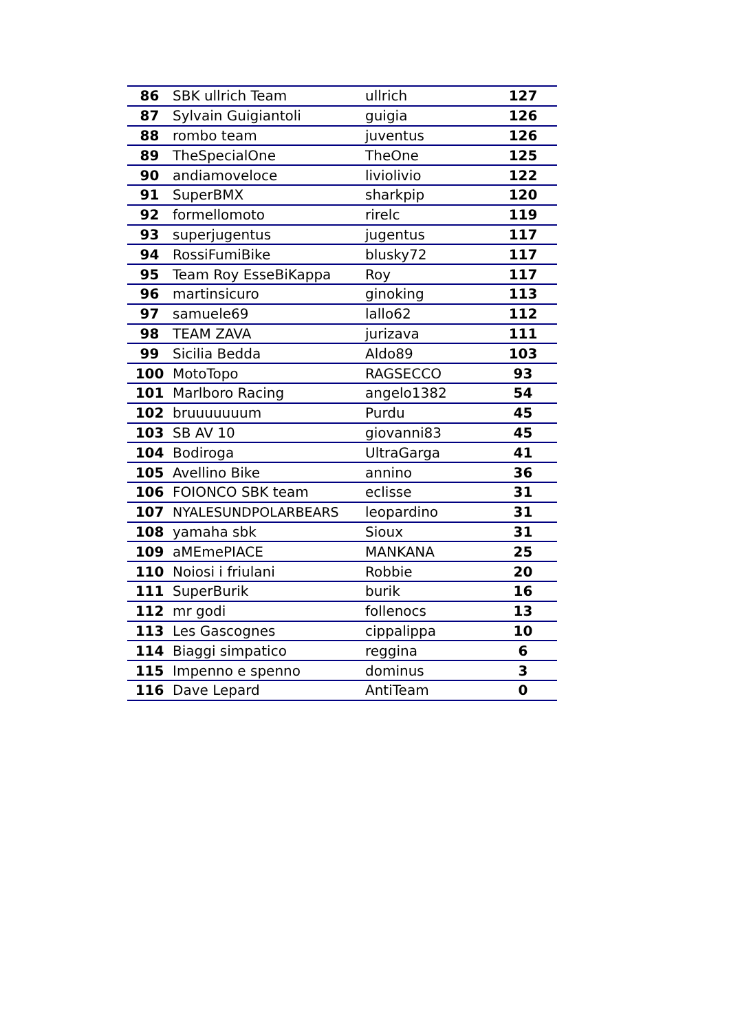| 86 | SBK ullrich Team | ullrich | 127 |
| 87 | Sylvain Guigiantoli | guigia | 126 |
| 88 | rombo team | juventus | 126 |
| 89 | TheSpecialOne | TheOne | 125 |
| 90 | andiamoveloce | liviolivio | 122 |
| 91 | SuperBMX | sharkpip | 120 |
| 92 | formellomoto | rirelc | 119 |
| 93 | superjugentus | jugentus | 117 |
| 94 | RossiFumiBike | blusky72 | 117 |
| 95 | Team Roy EsseBiKappa | Roy | 117 |
| 96 | martinsicuro | ginoking | 113 |
| 97 | samuele69 | lallo62 | 112 |
| 98 | TEAM ZAVA | jurizava | 111 |
| 99 | Sicilia Bedda | Aldo89 | 103 |
| 100 | MotoTopo | RAGSECCO | 93 |
| 101 | Marlboro Racing | angelo1382 | 54 |
| 102 | bruuuuuuum | Purdu | 45 |
| 103 | SB AV 10 | giovanni83 | 45 |
| 104 | Bodiroga | UltraGarga | 41 |
| 105 | Avellino Bike | annino | 36 |
| 106 | FOIONCO SBK team | eclisse | 31 |
| 107 | NYALESUNDPOLARBEARS | leopardino | 31 |
| 108 | yamaha sbk | Sioux | 31 |
| 109 | aMEmePIACE | MANKANA | 25 |
| 110 | Noiosi i friulani | Robbie | 20 |
| 111 | SuperBurik | burik | 16 |
| 112 | mr godi | follenocs | 13 |
| 113 | Les Gascognes | cippalippa | 10 |
| 114 | Biaggi simpatico | reggina | 6 |
| 115 | Impenno e spenno | dominus | 3 |
| 116 | Dave Lepard | AntiTeam | 0 |